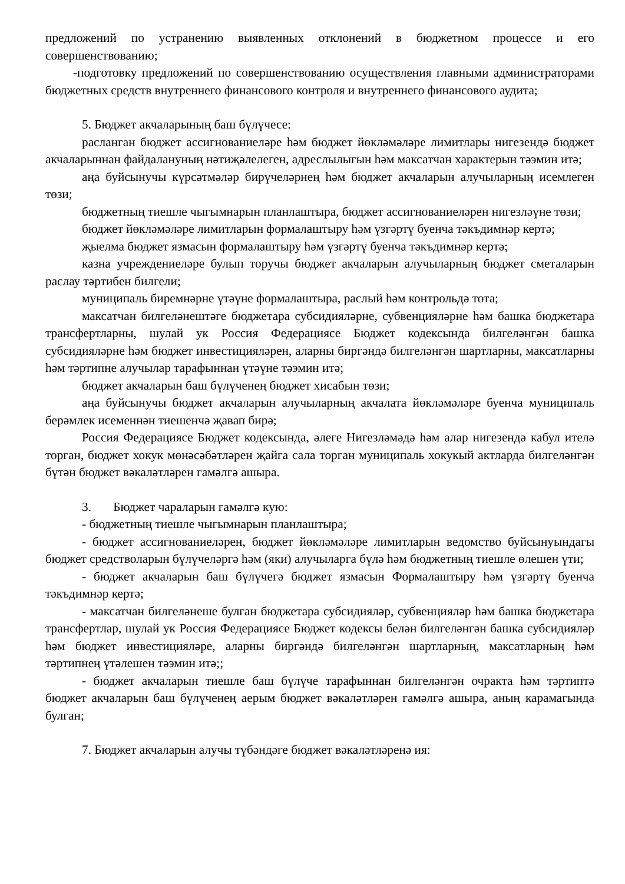предложений по устранению выявленных отклонений в бюджетном процессе и его совершенствованию;
-подготовку предложений по совершенствованию осуществления главными администраторами бюджетных средств внутреннего финансового контроля и внутреннего финансового аудита;
5. Бюджет акчаларының баш бүлүчесе:
расланган бюджет ассигнованиеләре һәм бюджет йөкләмәләре лимитлары нигезендә бюджет акчаларыннан файдалануның нәтиҗәлелеген, адреслылыгын һәм максатчан характерын тәэмин итә;
аңа буйсынучы күрсәтмәләр бирүчеләрнең һәм бюджет акчаларын алучыларның исемлеген төзи;
бюджетның тиешле чыгымнарын планлаштыра, бюджет ассигнованиеләрен нигезләүне төзи;
бюджет йөкләмәләре лимитларын формалаштыру һәм үзгәртү буенча тәкъдимнәр кертә;
җыелма бюджет язмасын формалаштыру һәм үзгәртү буенча тәкъдимнәр кертә;
казна учреждениеләре булып торучы бюджет акчаларын алучыларның бюджет сметаларын раслау тәртибен билгели;
муниципаль биремнәрне үтәүне формалаштыра, раслый һәм контрольдә тота;
максатчан билгеләнештәге бюджетара субсидияләрне, субвенцияләрне һәм башка бюджетара трансфертларны, шулай ук Россия Федерациясе Бюджет кодексында билгеләнгән башка субсидияләрне һәм бюджет инвестицияләрен, аларны биргәндә билгеләнгән шартларны, максатларны һәм тәртипне алучылар тарафыннан үтәүне тәэмин итә;
бюджет акчаларын баш бүлүченең бюджет хисабын төзи;
аңа буйсынучы бюджет акчаларын алучыларның акчалата йөкләмәләре буенча муниципаль берәмлек исеменнән тиешенчә җавап бирә;
Россия Федерациясе Бюджет кодексында, әлеге Нигезләмәдә һәм алар нигезендә кабул ителә торган, бюджет хокук мөнәсәбәтләрен җайга сала торган муниципаль хокукый актларда билгеләнгән бүтән бюджет вәкаләтләрен гамәлгә ашыра.
3. Бюджет чараларын гамәлгә кую:
- бюджетның тиешле чыгымнарын планлаштыра;
- бюджет ассигнованиеләрен, бюджет йөкләмәләре лимитларын ведомство буйсынуындагы бюджет средстволарын бүлүчеләргә һәм (яки) алучыларга бүлә һәм бюджетның тиешле өлешен үти;
- бюджет акчаларын баш бүлүчегә бюджет язмасын Формалаштыру һәм үзгәртү буенча тәкъдимнәр кертә;
- максатчан билгеләнеше булган бюджетара субсидияләр, субвенцияләр һәм башка бюджетара трансфертлар, шулай ук Россия Федерациясе Бюджет кодексы белән билгеләнгән башка субсидияләр һәм бюджет инвестицияләре, аларны биргәндә билгеләнгән шартларның, максатларның һәм тәртипнең үтәлешен тәэмин итә;;
- бюджет акчаларын тиешле баш бүлүче тарафыннан билгеләнгән очракта һәм тәртиптә бюджет акчаларын баш бүлүченең аерым бюджет вәкаләтләрен гамәлгә ашыра, аның карамагында булган;
7. Бюджет акчаларын алучы түбәндәге бюджет вәкаләтләренә ия: